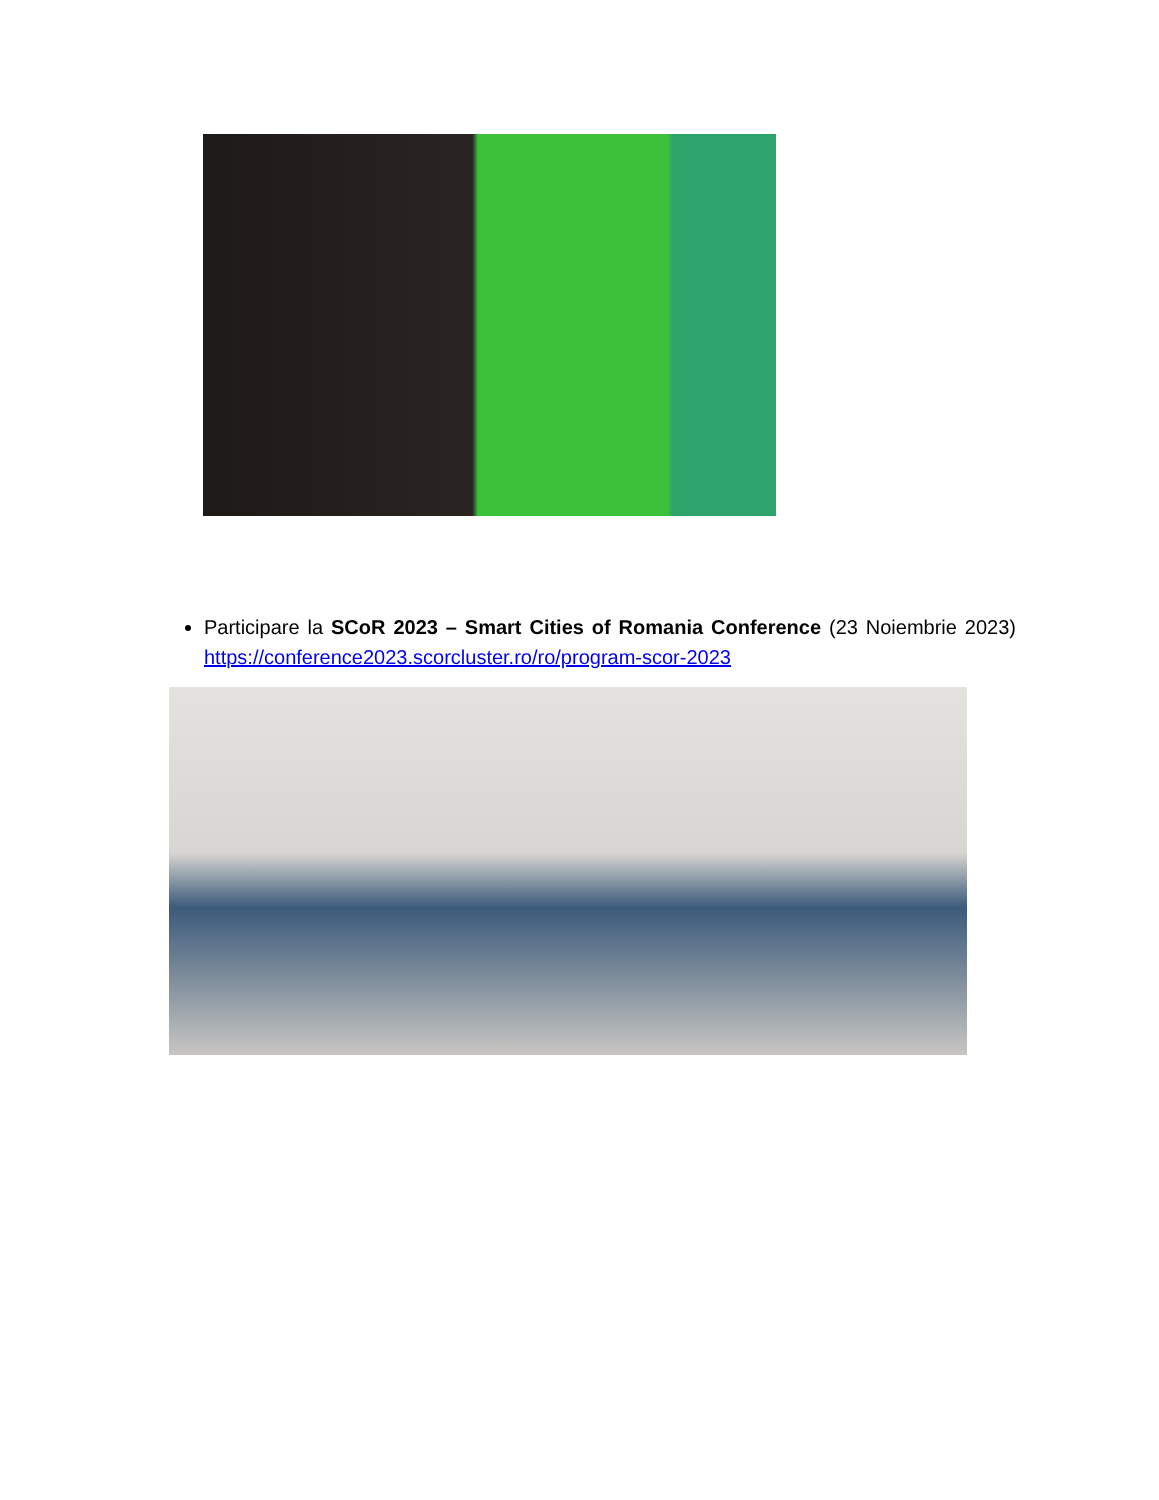Participare la SCoR 2023 – Smart Cities of Romania Conference (23 Noiembrie 2023) https://conference2023.scorcluster.ro/ro/program-scor-2023